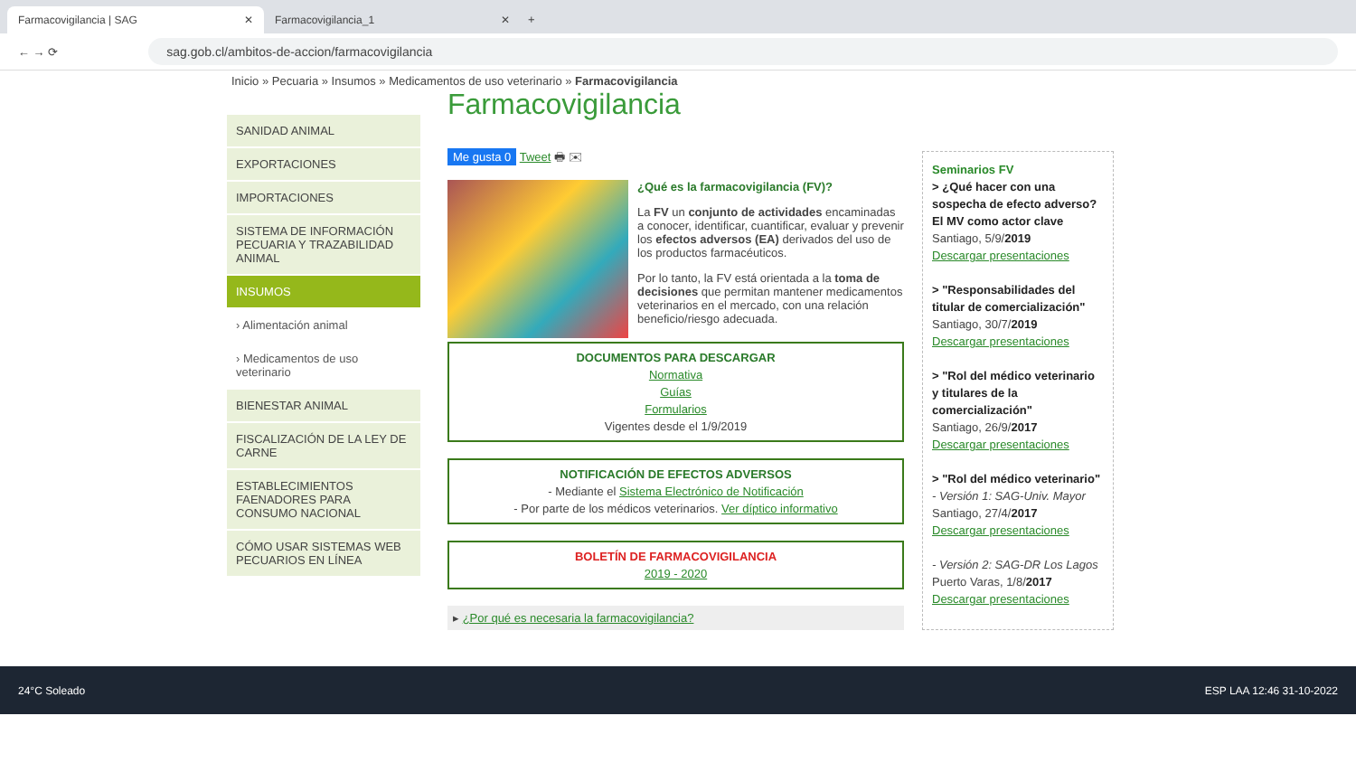Farmacovigilancia | SAG ✕
Farmacovigilancia_1 ✕
+
← → ⟳
sag.gob.cl/ambitos-de-accion/farmacovigilancia
Inicio » Pecuaria » Insumos » Medicamentos de uso veterinario » Farmacovigilancia
SANIDAD ANIMAL
EXPORTACIONES
IMPORTACIONES
SISTEMA DE INFORMACIÓN PECUARIA Y TRAZABILIDAD ANIMAL
INSUMOS
› Alimentación animal
› Medicamentos de uso veterinario
BIENESTAR ANIMAL
FISCALIZACIÓN DE LA LEY DE CARNE
ESTABLECIMIENTOS FAENADORES PARA CONSUMO NACIONAL
CÓMO USAR SISTEMAS WEB PECUARIOS EN LÍNEA
Farmacovigilancia
Me gusta 0 Tweet 🖶 ✉
¿Qué es la farmacovigilancia (FV)?
La FV un conjunto de actividades encaminadas a conocer, identificar, cuantificar, evaluar y prevenir los efectos adversos (EA) derivados del uso de los productos farmacéuticos.
Por lo tanto, la FV está orientada a la toma de decisiones que permitan mantener medicamentos veterinarios en el mercado, con una relación beneficio/riesgo adecuada.
DOCUMENTOS PARA DESCARGAR
Normativa
Guías
Formularios
Vigentes desde el 1/9/2019
NOTIFICACIÓN DE EFECTOS ADVERSOS
- Mediante el Sistema Electrónico de Notificación
- Por parte de los médicos veterinarios. Ver díptico informativo
BOLETÍN DE FARMACOVIGILANCIA
2019 - 2020
▸ ¿Por qué es necesaria la farmacovigilancia?
Seminarios FV
> ¿Qué hacer con una sospecha de efecto adverso? El MV como actor clave
Santiago, 5/9/2019
Descargar presentaciones
> "Responsabilidades del titular de comercialización"
Santiago, 30/7/2019
Descargar presentaciones
> "Rol del médico veterinario y titulares de la comercialización"
Santiago, 26/9/2017
Descargar presentaciones
> "Rol del médico veterinario"
- Versión 1: SAG-Univ. Mayor
Santiago, 27/4/2017
Descargar presentaciones
- Versión 2: SAG-DR Los Lagos
Puerto Varas, 1/8/2017
Descargar presentaciones
24°C Soleado ESP LAA 12:46 31-10-2022